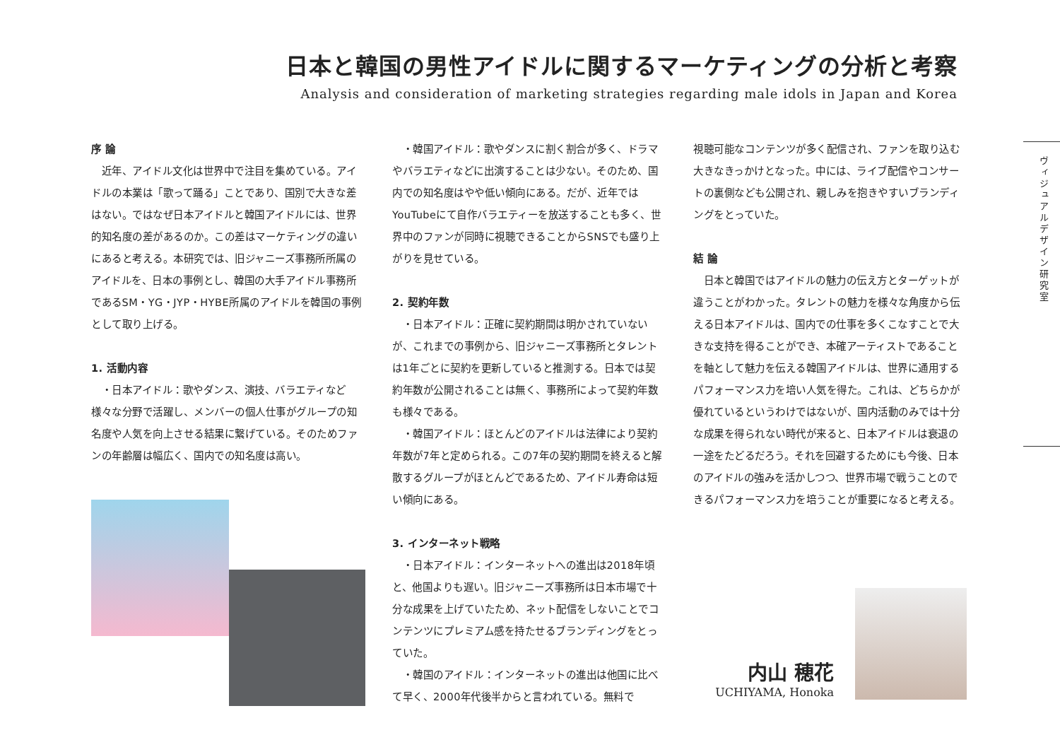日本と韓国の男性アイドルに関するマーケティングの分析と考察
Analysis and consideration of marketing strategies regarding male idols in Japan and Korea
序 論
　近年、アイドル文化は世界中で注目を集めている。アイドルの本業は「歌って踊る」ことであり、国別で大きな差はない。ではなぜ日本アイドルと韓国アイドルには、世界的知名度の差があるのか。この差はマーケティングの違いにあると考える。本研究では、旧ジャニーズ事務所所属のアイドルを、日本の事例とし、韓国の大手アイドル事務所であるSM・YG・JYP・HYBE所属のアイドルを韓国の事例として取り上げる。
1. 活動内容
　・日本アイドル：歌やダンス、演技、バラエティなど様々な分野で活躍し、メンバーの個人仕事がグループの知名度や人気を向上させる結果に繋げている。そのためファンの年齢層は幅広く、国内での知名度は高い。
　・韓国アイドル：歌やダンスに割く割合が多く、ドラマやバラエティなどに出演することは少ない。そのため、国内での知名度はやや低い傾向にある。だが、近年ではYouTubeにて自作バラエティーを放送することも多く、世界中のファンが同時に視聴できることからSNSでも盛り上がりを見せている。
2. 契約年数
　・日本アイドル：正確に契約期間は明かされていないが、これまでの事例から、旧ジャニーズ事務所とタレントは1年ごとに契約を更新していると推測する。日本では契約年数が公開されることは無く、事務所によって契約年数も様々である。
　・韓国アイドル：ほとんどのアイドルは法律により契約年数が7年と定められる。この7年の契約期間を終えると解散するグループがほとんどであるため、アイドル寿命は短い傾向にある。
3. インターネット戦略
　・日本アイドル：インターネットへの進出は2018年頃と、他国よりも遅い。旧ジャニーズ事務所は日本市場で十分な成果を上げていたため、ネット配信をしないことでコンテンツにプレミアム感を持たせるブランディングをとっていた。
　・韓国のアイドル：インターネットの進出は他国に比べて早く、2000年代後半からと言われている。無料で
視聴可能なコンテンツが多く配信され、ファンを取り込む大きなきっかけとなった。中には、ライブ配信やコンサートの裏側なども公開され、親しみを抱きやすいブランディングをとっていた。
結 論
　日本と韓国ではアイドルの魅力の伝え方とターゲットが違うことがわかった。タレントの魅力を様々な角度から伝える日本アイドルは、国内での仕事を多くこなすことで大きな支持を得ることができ、本確アーティストであることを軸として魅力を伝える韓国アイドルは、世界に通用するパフォーマンス力を培い人気を得た。これは、どちらかが優れているというわけではないが、国内活動のみでは十分な成果を得られない時代が来ると、日本アイドルは衰退の一途をたどるだろう。それを回避するためにも今後、日本のアイドルの強みを活かしつつ、世界市場で戦うことのできるパフォーマンス力を培うことが重要になると考える。
ヴィジュアルデザイン研究室
内山 穂花
UCHIYAMA, Honoka